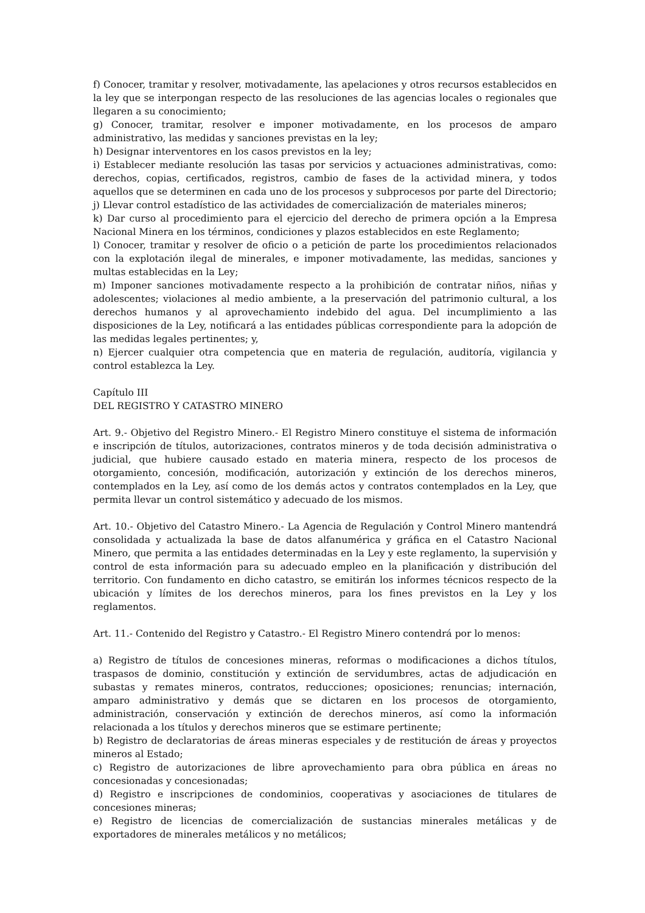f) Conocer, tramitar y resolver, motivadamente, las apelaciones y otros recursos establecidos en la ley que se interpongan respecto de las resoluciones de las agencias locales o regionales que llegaren a su conocimiento;
g) Conocer, tramitar, resolver e imponer motivadamente, en los procesos de amparo administrativo, las medidas y sanciones previstas en la ley;
h) Designar interventores en los casos previstos en la ley;
i) Establecer mediante resolución las tasas por servicios y actuaciones administrativas, como: derechos, copias, certificados, registros, cambio de fases de la actividad minera, y todos aquellos que se determinen en cada uno de los procesos y subprocesos por parte del Directorio;
j) Llevar control estadístico de las actividades de comercialización de materiales mineros;
k) Dar curso al procedimiento para el ejercicio del derecho de primera opción a la Empresa Nacional Minera en los términos, condiciones y plazos establecidos en este Reglamento;
l) Conocer, tramitar y resolver de oficio o a petición de parte los procedimientos relacionados con la explotación ilegal de minerales, e imponer motivadamente, las medidas, sanciones y multas establecidas en la Ley;
m) Imponer sanciones motivadamente respecto a la prohibición de contratar niños, niñas y adolescentes; violaciones al medio ambiente, a la preservación del patrimonio cultural, a los derechos humanos y al aprovechamiento indebido del agua. Del incumplimiento a las disposiciones de la Ley, notificará a las entidades públicas correspondiente para la adopción de las medidas legales pertinentes; y,
n) Ejercer cualquier otra competencia que en materia de regulación, auditoría, vigilancia y control establezca la Ley.
Capítulo III
DEL REGISTRO Y CATASTRO MINERO
Art. 9.- Objetivo del Registro Minero.- El Registro Minero constituye el sistema de información e inscripción de títulos, autorizaciones, contratos mineros y de toda decisión administrativa o judicial, que hubiere causado estado en materia minera, respecto de los procesos de otorgamiento, concesión, modificación, autorización y extinción de los derechos mineros, contemplados en la Ley, así como de los demás actos y contratos contemplados en la Ley, que permita llevar un control sistemático y adecuado de los mismos.
Art. 10.- Objetivo del Catastro Minero.- La Agencia de Regulación y Control Minero mantendrá consolidada y actualizada la base de datos alfanumérica y gráfica en el Catastro Nacional Minero, que permita a las entidades determinadas en la Ley y este reglamento, la supervisión y control de esta información para su adecuado empleo en la planificación y distribución del territorio. Con fundamento en dicho catastro, se emitirán los informes técnicos respecto de la ubicación y límites de los derechos mineros, para los fines previstos en la Ley y los reglamentos.
Art. 11.- Contenido del Registro y Catastro.- El Registro Minero contendrá por lo menos:
a) Registro de títulos de concesiones mineras, reformas o modificaciones a dichos títulos, traspasos de dominio, constitución y extinción de servidumbres, actas de adjudicación en subastas y remates mineros, contratos, reducciones; oposiciones; renuncias; internación, amparo administrativo y demás que se dictaren en los procesos de otorgamiento, administración, conservación y extinción de derechos mineros, así como la información relacionada a los títulos y derechos mineros que se estimare pertinente;
b) Registro de declaratorias de áreas mineras especiales y de restitución de áreas y proyectos mineros al Estado;
c) Registro de autorizaciones de libre aprovechamiento para obra pública en áreas no concesionadas y concesionadas;
d) Registro e inscripciones de condominios, cooperativas y asociaciones de titulares de concesiones mineras;
e) Registro de licencias de comercialización de sustancias minerales metálicas y de exportadores de minerales metálicos y no metálicos;